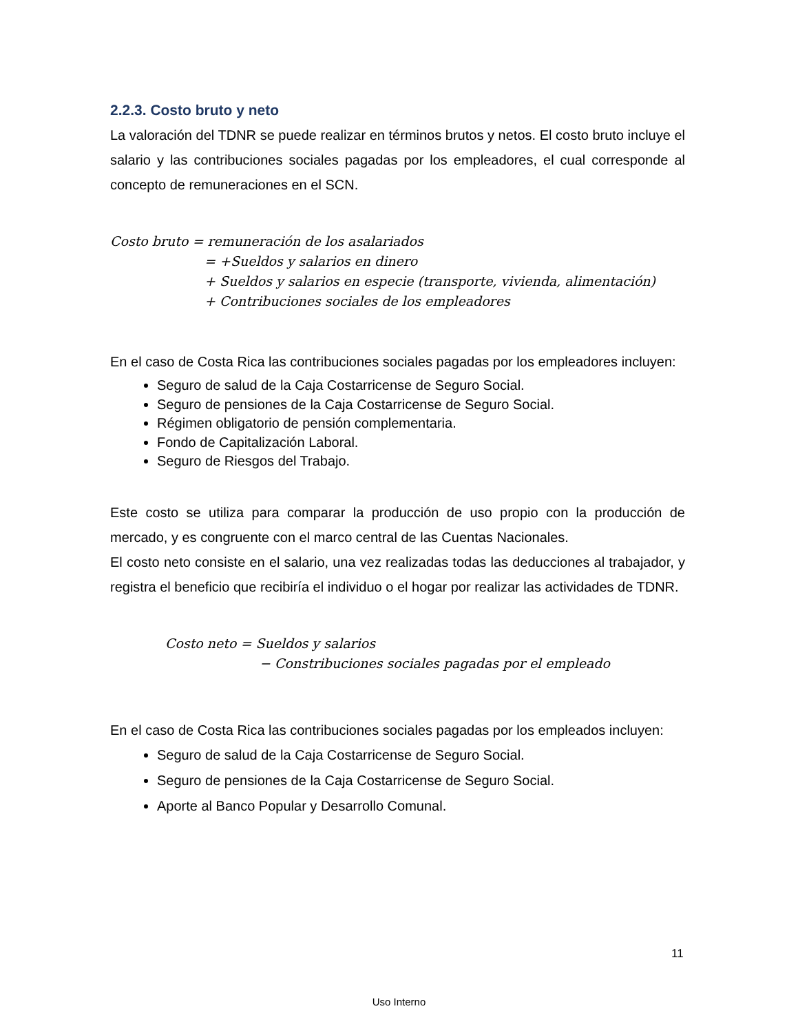2.2.3. Costo bruto y neto
La valoración del TDNR se puede realizar en términos brutos y netos. El costo bruto incluye el salario y las contribuciones sociales pagadas por los empleadores, el cual corresponde al concepto de remuneraciones en el SCN.
Costo bruto = remuneración de los asalariados
= +Sueldos y salarios en dinero
+ Sueldos y salarios en especie (transporte, vivienda, alimentación)
+ Contribuciones sociales de los empleadores
En el caso de Costa Rica las contribuciones sociales pagadas por los empleadores incluyen:
Seguro de salud de la Caja Costarricense de Seguro Social.
Seguro de pensiones de la Caja Costarricense de Seguro Social.
Régimen obligatorio de pensión complementaria.
Fondo de Capitalización Laboral.
Seguro de Riesgos del Trabajo.
Este costo se utiliza para comparar la producción de uso propio con la producción de mercado, y es congruente con el marco central de las Cuentas Nacionales.
El costo neto consiste en el salario, una vez realizadas todas las deducciones al trabajador, y registra el beneficio que recibiría el individuo o el hogar por realizar las actividades de TDNR.
Costo neto = Sueldos y salarios
− Constribuciones sociales pagadas por el empleado
En el caso de Costa Rica las contribuciones sociales pagadas por los empleados incluyen:
Seguro de salud de la Caja Costarricense de Seguro Social.
Seguro de pensiones de la Caja Costarricense de Seguro Social.
Aporte al Banco Popular y Desarrollo Comunal.
11
Uso Interno